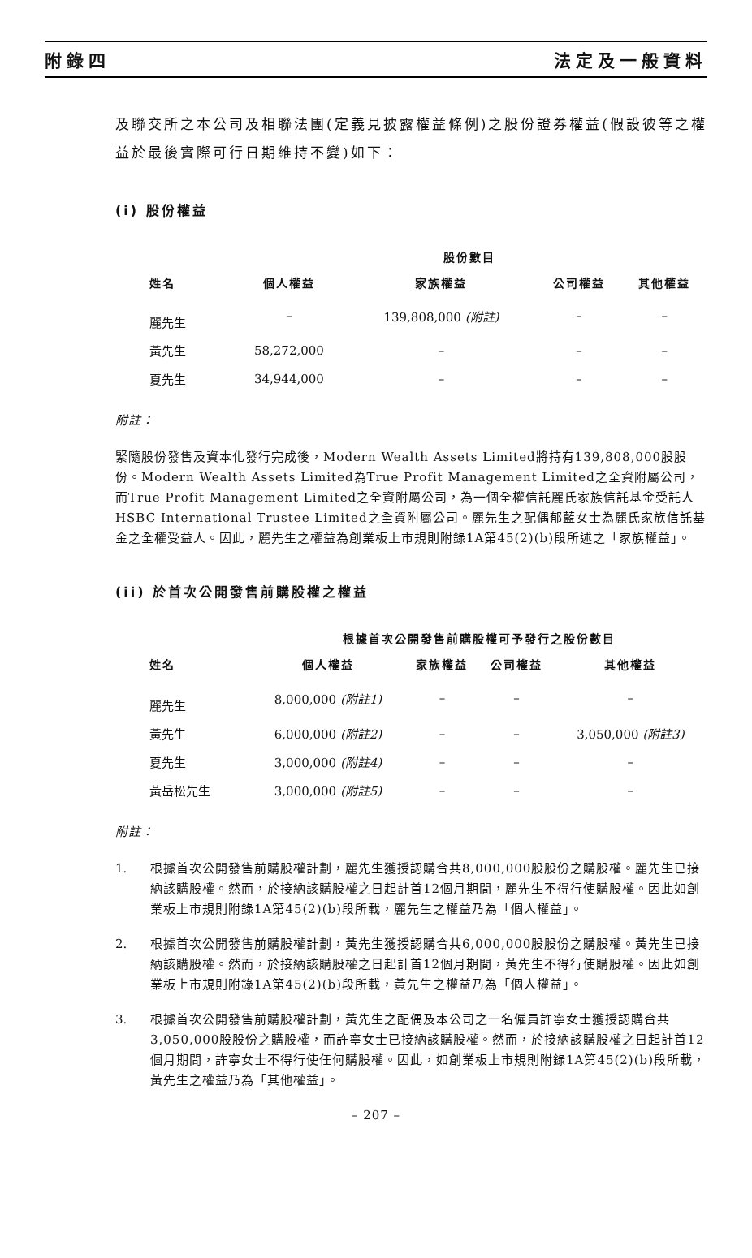附錄四 法定及一般資料
及聯交所之本公司及相聯法團(定義見披露權益條例)之股份證券權益(假設彼等之權益於最後實際可行日期維持不變)如下：
(i) 股份權益
| | 股份數目 | | | |
| --- | --- | --- | --- | --- |
| 姓名 | 個人權益 | 家族權益 | 公司權益 | 其他權益 |
| 麗先生 | – | 139,808,000 (附註) | – | – |
| 黃先生 | 58,272,000 | – | – | – |
| 夏先生 | 34,944,000 | – | – | – |
附註：
緊隨股份發售及資本化發行完成後，Modern Wealth Assets Limited將持有139,808,000股股份。Modern Wealth Assets Limited為True Profit Management Limited之全資附屬公司，而True Profit Management Limited之全資附屬公司，為一個全權信託麗氏家族信託基金受託人HSBC International Trustee Limited之全資附屬公司。麗先生之配偶郁藍女士為麗氏家族信託基金之全權受益人。因此，麗先生之權益為創業板上市規則附錄1A第45(2)(b)段所述之「家族權益」。
(ii) 於首次公開發售前購股權之權益
| | 根據首次公開發售前購股權可予發行之股份數目 | | | |
| --- | --- | --- | --- | --- |
| 姓名 | 個人權益 | 家族權益 | 公司權益 | 其他權益 |
| 麗先生 | 8,000,000 (附註1) | – | – | – |
| 黃先生 | 6,000,000 (附註2) | – | – | 3,050,000 (附註3) |
| 夏先生 | 3,000,000 (附註4) | – | – | – |
| 黃岳松先生 | 3,000,000 (附註5) | – | – | – |
附註：
1. 根據首次公開發售前購股權計劃，麗先生獲授認購合共8,000,000股股份之購股權。麗先生已接納該購股權。然而，於接納該購股權之日起計首12個月期間，麗先生不得行使購股權。因此如創業板上市規則附錄1A第45(2)(b)段所載，麗先生之權益乃為「個人權益」。
2. 根據首次公開發售前購股權計劃，黃先生獲授認購合共6,000,000股股份之購股權。黃先生已接納該購股權。然而，於接納該購股權之日起計首12個月期間，黃先生不得行使購股權。因此如創業板上市規則附錄1A第45(2)(b)段所載，黃先生之權益乃為「個人權益」。
3. 根據首次公開發售前購股權計劃，黃先生之配偶及本公司之一名僱員許寧女士獲授認購合共3,050,000股股份之購股權，而許寧女士已接納該購股權。然而，於接納該購股權之日起計首12個月期間，許寧女士不得行使任何購股權。因此，如創業板上市規則附錄1A第45(2)(b)段所載，黃先生之權益乃為「其他權益」。
– 207 –